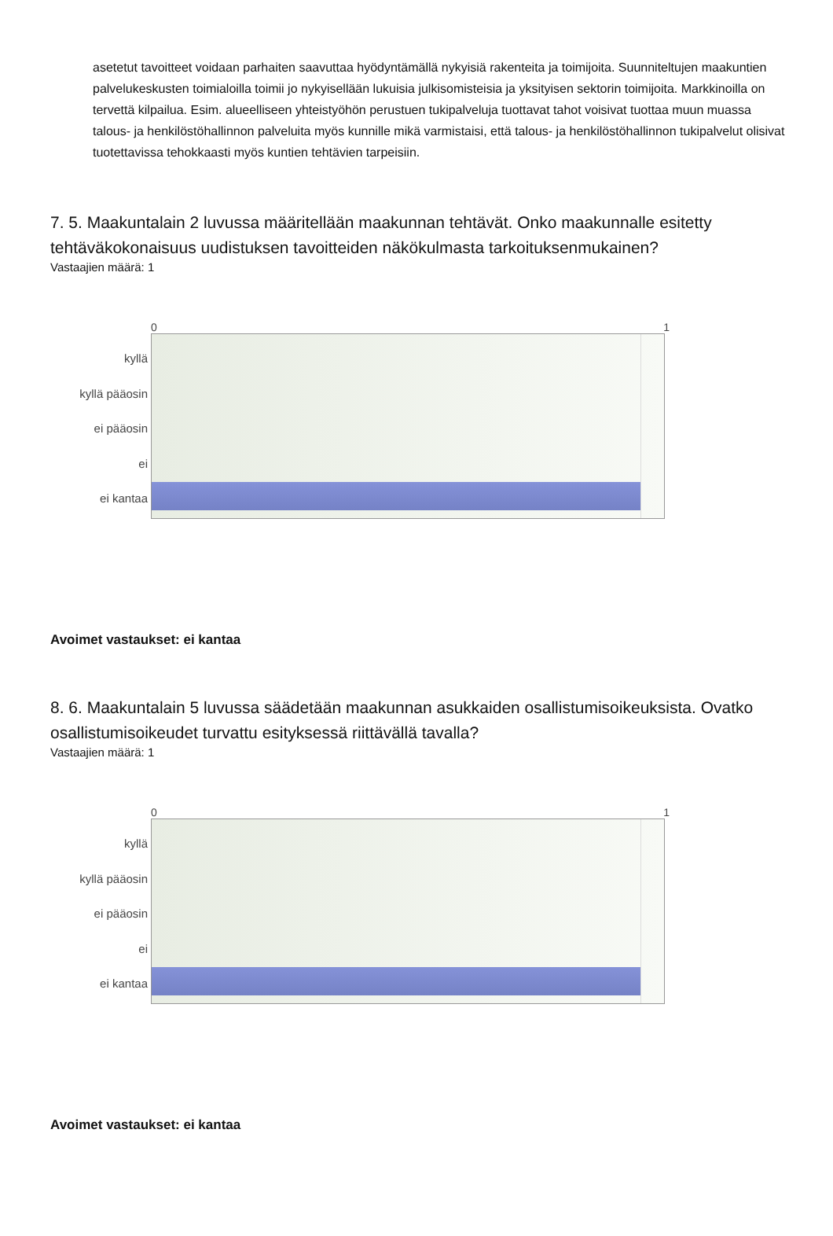asetetut tavoitteet voidaan parhaiten saavuttaa hyödyntämällä nykyisiä rakenteita ja toimijoita. Suunniteltujen maakuntien palvelukeskusten toimialoilla toimii jo nykyisellään lukuisia julkisomisteisia ja yksityisen sektorin toimijoita. Markkinoilla on tervettä kilpailua. Esim. alueelliseen yhteistyöhön perustuen tukipalveluja tuottavat tahot voisivat tuottaa muun muassa talous- ja henkilöstöhallinnon palveluita myös kunnille mikä varmistaisi, että talous- ja henkilöstöhallinnon tukipalvelut olisivat tuotettavissa tehokkaasti myös kuntien tehtävien tarpeisiin.
7. 5. Maakuntalain 2 luvussa määritellään maakunnan tehtävät. Onko maakunnalle esitetty tehtäväkokonaisuus uudistuksen tavoitteiden näkökulmasta tarkoituksenmukainen?
Vastaajien määrä: 1
0 1
kyllä
kyllä pääosin
ei pääosin
ei
ei kantaa
Avoimet vastaukset: ei kantaa
8. 6. Maakuntalain 5 luvussa säädetään maakunnan asukkaiden osallistumisoikeuksista. Ovatko osallistumisoikeudet turvattu esityksessä riittävällä tavalla?
Vastaajien määrä: 1
0 1
kyllä
kyllä pääosin
ei pääosin
ei
ei kantaa
Avoimet vastaukset: ei kantaa